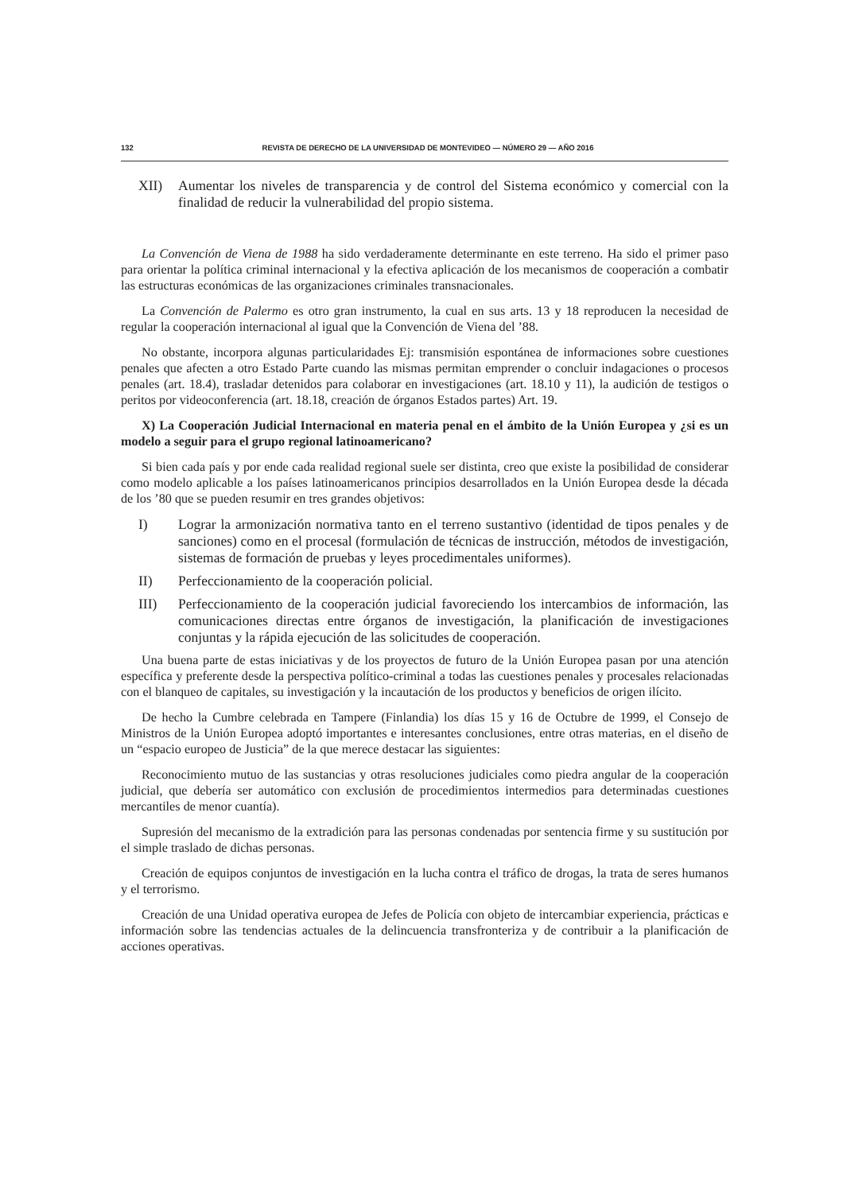132 REVISTA DE DERECHO DE LA UNIVERSIDAD DE MONTEVIDEO — NÚMERO 29 — AÑO 2016
XII) Aumentar los niveles de transparencia y de control del Sistema económico y comercial con la finalidad de reducir la vulnerabilidad del propio sistema.
La Convención de Viena de 1988 ha sido verdaderamente determinante en este terreno. Ha sido el primer paso para orientar la política criminal internacional y la efectiva aplicación de los mecanismos de cooperación a combatir las estructuras económicas de las organizaciones criminales transnacionales.
La Convención de Palermo es otro gran instrumento, la cual en sus arts. 13 y 18 reproducen la necesidad de regular la cooperación internacional al igual que la Convención de Viena del ’88.
No obstante, incorpora algunas particularidades Ej: transmisión espontánea de informaciones sobre cuestiones penales que afecten a otro Estado Parte cuando las mismas permitan emprender o concluir indagaciones o procesos penales (art. 18.4), trasladar detenidos para colaborar en investigaciones (art. 18.10 y 11), la audición de testigos o peritos por videoconferencia (art. 18.18, creación de órganos Estados partes) Art. 19.
X) La Cooperación Judicial Internacional en materia penal en el ámbito de la Unión Europea y ¿si es un modelo a seguir para el grupo regional latinoamericano?
Si bien cada país y por ende cada realidad regional suele ser distinta, creo que existe la posibilidad de considerar como modelo aplicable a los países latinoamericanos principios desarrollados en la Unión Europea desde la década de los ’80 que se pueden resumir en tres grandes objetivos:
I) Lograr la armonización normativa tanto en el terreno sustantivo (identidad de tipos penales y de sanciones) como en el procesal (formulación de técnicas de instrucción, métodos de investigación, sistemas de formación de pruebas y leyes procedimentales uniformes).
II) Perfeccionamiento de la cooperación policial.
III) Perfeccionamiento de la cooperación judicial favoreciendo los intercambios de información, las comunicaciones directas entre órganos de investigación, la planificación de investigaciones conjuntas y la rápida ejecución de las solicitudes de cooperación.
Una buena parte de estas iniciativas y de los proyectos de futuro de la Unión Europea pasan por una atención específica y preferente desde la perspectiva político-criminal a todas las cuestiones penales y procesales relacionadas con el blanqueo de capitales, su investigación y la incautación de los productos y beneficios de origen ilícito.
De hecho la Cumbre celebrada en Tampere (Finlandia) los días 15 y 16 de Octubre de 1999, el Consejo de Ministros de la Unión Europea adoptó importantes e interesantes conclusiones, entre otras materias, en el diseño de un “espacio europeo de Justicia” de la que merece destacar las siguientes:
Reconocimiento mutuo de las sustancias y otras resoluciones judiciales como piedra angular de la cooperación judicial, que debería ser automático con exclusión de procedimientos intermedios para determinadas cuestiones mercantiles de menor cuantía).
Supresión del mecanismo de la extradición para las personas condenadas por sentencia firme y su sustitución por el simple traslado de dichas personas.
Creación de equipos conjuntos de investigación en la lucha contra el tráfico de drogas, la trata de seres humanos y el terrorismo.
Creación de una Unidad operativa europea de Jefes de Policía con objeto de intercambiar experiencia, prácticas e información sobre las tendencias actuales de la delincuencia transfronteriza y de contribuir a la planificación de acciones operativas.